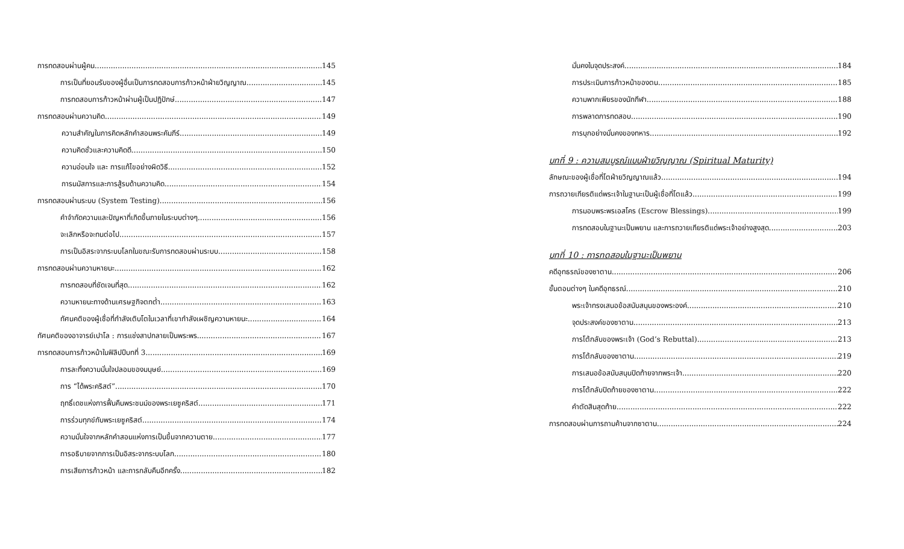การทดสอบผ่านผู้คน 145
การเป็นที่ยอมรับของผู้อื่นเป็นการทดสอบการก้าวหน้าฝ่ายวิญญาณ 145
การทดสอบการก้าวหน้าผ่านผู้เป็นปฏิปักษ์ 147
การทดสอบผ่านความคิด 149
ความสำคัญในการคิดหลักคำสอนพระคัมภีร์ 149
ความคิดชั่วและความคิดดี 150
ความอ่อนใจ และ การแก้ไขอย่างผิดวิธี 152
การนมัสการและการสู้รบด้านความคิด 154
การทดสอบผ่านระบบ (System Testing) 156
คำจำกัดความและปัญหาที่เกิดขึ้นภายในระบบต่างๆ 156
จะเลิกหรือจะทนต่อไป 157
การเป็นอิสระจากระบบโลกในขณะรับการทดสอบผ่านระบบ 158
การทดสอบผ่านความหายนะ 162
การทดสอบที่ชัดเจนที่สุด 162
ความหายนะทางด้านเศรษฐกิจตกต่ำ 163
ทัศนคติของผู้เชื่อที่กำลังเติบโตในเวลาที่เขากำลังเผชิญความหายนะ 164
ทัศนคติของอาจารย์เปาโล : การแช่งสาปกลายเป็นพระพร 167
การทดสอบการก้าวหน้าในฟิลิปปีบทที่ 3 169
การละทิ้งความมั่นใจปลอมของมนุษย์ 169
การ “ได้พระคริสต์” 170
ฤทธิ์เดชแห่งการฟื้นคืนพระชนม์ของพระเยซูคริสต์ 171
การร่วมทุกข์กับพระเยซูคริสต์ 174
ความมั่นใจจากหลักคำสอนแห่งการเป็นขึ้นจากความตาย 177
การอธิบายจากการเป็นอิสระจากระบบโลก 180
การเสียการก้าวหน้า และการกลับคืนอีกครั้ง 182
มั่นคงในจุดประสงค์ 184
การประเมินการก้าวหน้าของตน 185
ความพากเพียรของนักกีฬา 188
การพลาดการทดสอบ 190
การบุกอย่างมั่นคงของทหาร 192
บทที่ 9 : ความสมบูรณ์แบบฝ่ายวิญญาณ (Spiritual Maturity)
ลักษณะของผู้เชื่อที่โตฝ่ายวิญญาณแล้ว 194
การถวายเกียรติแด่พระเจ้าในฐานะเป็นผู้เชื่อที่โตแล้ว 199
การมอบพระพรเอสโคร (Escrow Blessings) 199
การทดสอบในฐานะเป็นพยาน และการถวายเกียรติแด่พระเจ้าอย่างสูงสุด 203
บทที่ 10 : การทดสอบในฐานะเป็นพยาน
คดีอุทธรณ์ของซาตาน 206
ขั้นตอนต่างๆ ในคดีอุทธรณ์ 210
พระเจ้าทรงเสนอข้อสนับสนุนของพระองค์ 210
จุดประสงค์ของซาตาน 213
การโต้กลับของพระเจ้า (God’s Rebuttal) 213
การโต้กลับของซาตาน 219
การเสนอข้อสนับสนุนปิดท้ายจากพระเจ้า 220
การโต้กลับปิดท้ายของซาตาน 222
คำตัดสินสุดท้าย 222
การทดสอบผ่านการถามค้านจากซาตาน 224